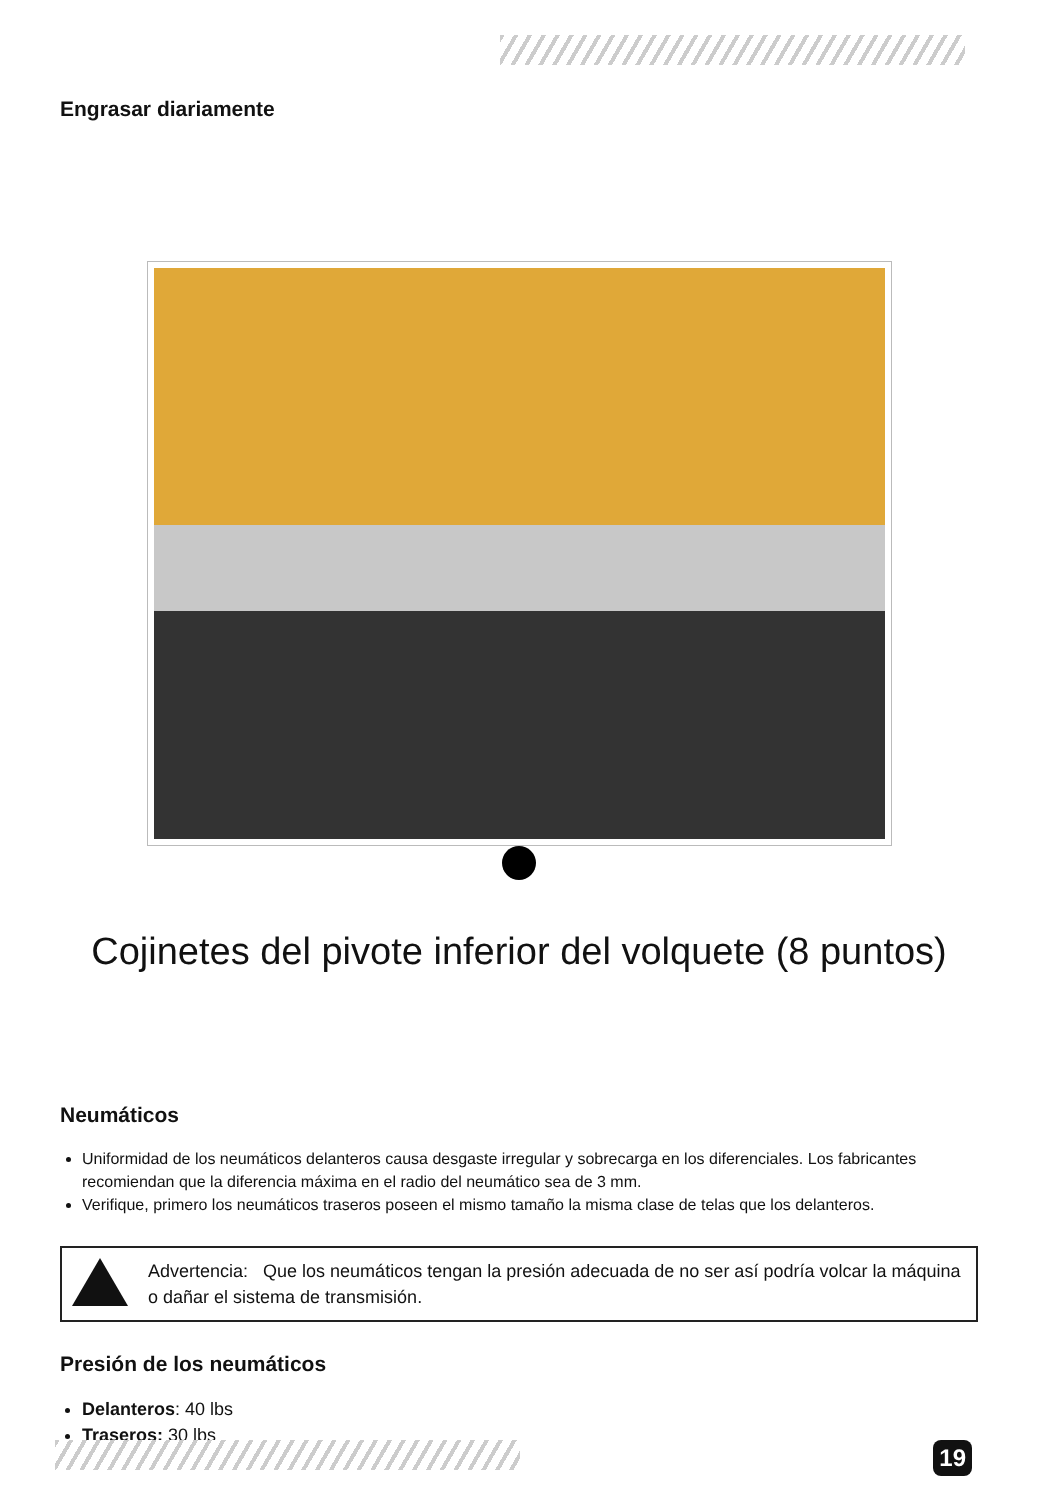Engrasar diariamente
Cojinetes del pivote inferior del volquete (8 puntos)
Neumáticos
Uniformidad de los neumáticos delanteros causa desgaste irregular y sobrecarga en los diferenciales. Los fabricantes recomiendan que la diferencia máxima en el radio del neumático sea de 3 mm.
Verifique, primero los neumáticos traseros poseen el mismo tamaño la misma clase de telas que los delanteros.
Advertencia: Que los neumáticos tengan la presión adecuada de no ser así podría volcar la máquina o dañar el sistema de transmisión.
Presión de los neumáticos
Delanteros: 40 lbs
Traseros: 30 lbs
19